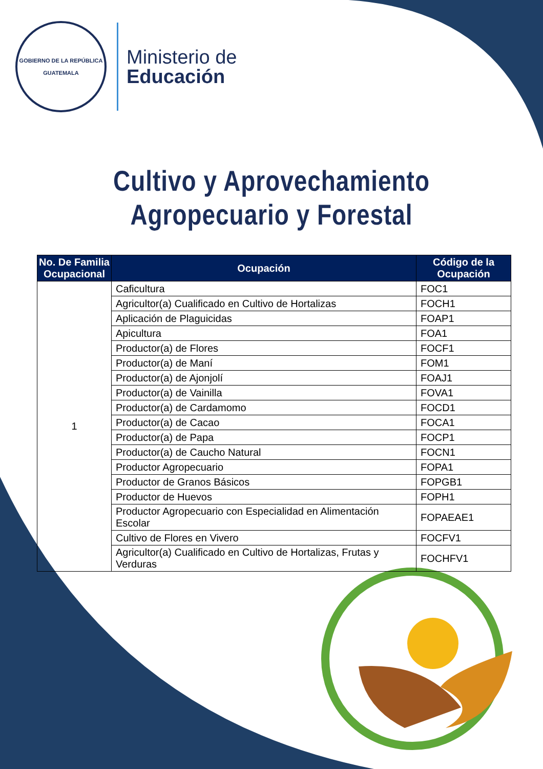GOBIERNO DE LA REPÚBLICA
GUATEMALA
Ministerio de
Educación
Cultivo y Aprovechamiento
Agropecuario y Forestal
| No. De Familia Ocupacional | Ocupación | Código de la Ocupación |
| --- | --- | --- |
| 1 | Caficultura | FOC1 |
| | Agricultor(a) Cualificado en Cultivo de Hortalizas | FOCH1 |
| | Aplicación de Plaguicidas | FOAP1 |
| | Apicultura | FOA1 |
| | Productor(a) de Flores | FOCF1 |
| | Productor(a) de Maní | FOM1 |
| | Productor(a) de Ajonjolí | FOAJ1 |
| | Productor(a) de Vainilla | FOVA1 |
| | Productor(a) de Cardamomo | FOCD1 |
| | Productor(a) de Cacao | FOCA1 |
| | Productor(a) de Papa | FOCP1 |
| | Productor(a) de Caucho Natural | FOCN1 |
| | Productor Agropecuario | FOPA1 |
| | Productor de Granos Básicos | FOPGB1 |
| | Productor de Huevos | FOPH1 |
| | Productor Agropecuario con Especialidad en Alimentación Escolar | FOPAEAE1 |
| | Cultivo de Flores en Vivero | FOCFV1 |
| | Agricultor(a) Cualificado en Cultivo de Hortalizas, Frutas y Verduras | FOCHFV1 |